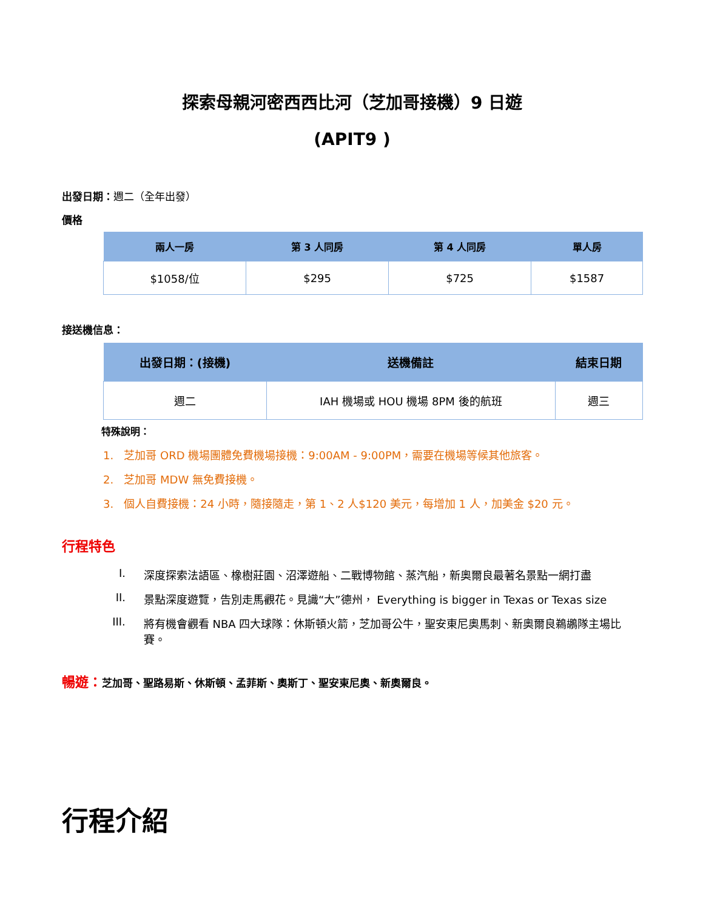探索母親河密西西比河（芝加哥接機）9 日遊
(APIT9 )
出發日期：週二（全年出發）
價格
| 兩人一房 | 第 3 人同房 | 第 4 人同房 | 單人房 |
| --- | --- | --- | --- |
| $1058/位 | $295 | $725 | $1587 |
接送機信息：
| 出發日期：(接機) | 送機備註 | 結束日期 |
| --- | --- | --- |
| 週二 | IAH 機場或 HOU 機場 8PM 後的航班 | 週三 |
特殊說明：
1. 芝加哥 ORD 機場團體免費機場接機：9:00AM - 9:00PM，需要在機場等候其他旅客。
2. 芝加哥 MDW 無免費接機。
3. 個人自費接機：24 小時，隨接隨走，第 1、2 人$120 美元，每增加 1 人，加美金 $20 元。
行程特色
I. 深度探索法語區、橡樹莊園、沼澤遊船、二戰博物館、蒸汽船，新奧爾良最著名景點一網打盡
II. 景點深度遊覽，告別走馬觀花。見識“大”德州， Everything is bigger in Texas or Texas size
III. 將有機會觀看 NBA 四大球隊：休斯頓火箭，芝加哥公牛，聖安東尼奧馬刺、新奧爾良鵜鶘隊主場比賽。
暢遊：芝加哥、聖路易斯、休斯頓、孟菲斯、奧斯丁、聖安東尼奧、新奧爾良。
行程介紹